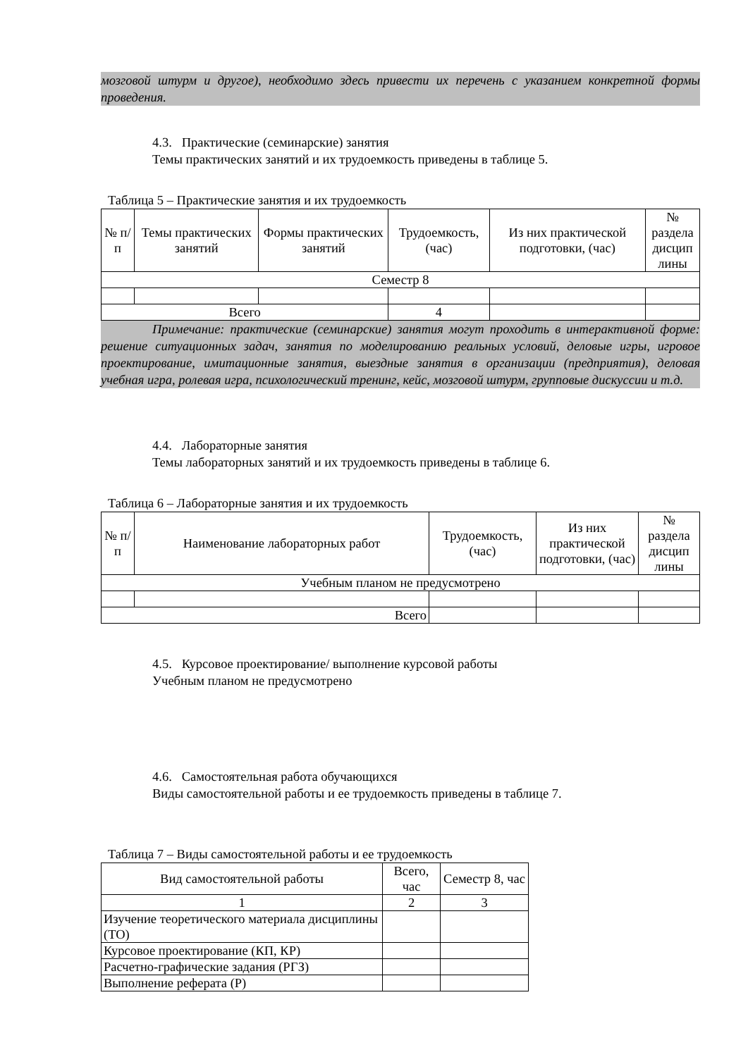мозговой штурм и другое), необходимо здесь привести их перечень с указанием конкретной формы проведения.
4.3. Практические (семинарские) занятия
Темы практических занятий и их трудоемкость приведены в таблице 5.
Таблица 5 – Практические занятия и их трудоемкость
| № п/п | Темы практических занятий | Формы практических занятий | Трудоемкость, (час) | Из них практической подготовки, (час) | № раздела дисцип лины |
| --- | --- | --- | --- | --- | --- |
| Семестр 8 | | | | | |
| Всего | | | 4 | | |
Примечание: практические (семинарские) занятия могут проходить в интерактивной форме: решение ситуационных задач, занятия по моделированию реальных условий, деловые игры, игровое проектирование, имитационные занятия, выездные занятия в организации (предприятия), деловая учебная игра, ролевая игра, психологический тренинг, кейс, мозговой штурм, групповые дискуссии и т.д.
4.4. Лабораторные занятия
Темы лабораторных занятий и их трудоемкость приведены в таблице 6.
Таблица 6 – Лабораторные занятия и их трудоемкость
| № п/п | Наименование лабораторных работ | Трудоемкость, (час) | Из них практической подготовки, (час) | № раздела дисцип лины |
| --- | --- | --- | --- | --- |
| Учебным планом не предусмотрено | | | | |
| Всего | | | | |
4.5. Курсовое проектирование/ выполнение курсовой работы
Учебным планом не предусмотрено
4.6. Самостоятельная работа обучающихся
Виды самостоятельной работы и ее трудоемкость приведены в таблице 7.
Таблица 7 – Виды самостоятельной работы и ее трудоемкость
| Вид самостоятельной работы | Всего, час | Семестр 8, час |
| --- | --- | --- |
| 1 | 2 | 3 |
| Изучение теоретического материала дисциплины (ТО) | | |
| Курсовое проектирование (КП, КР) | | |
| Расчетно-графические задания (РГЗ) | | |
| Выполнение реферата (Р) | | |